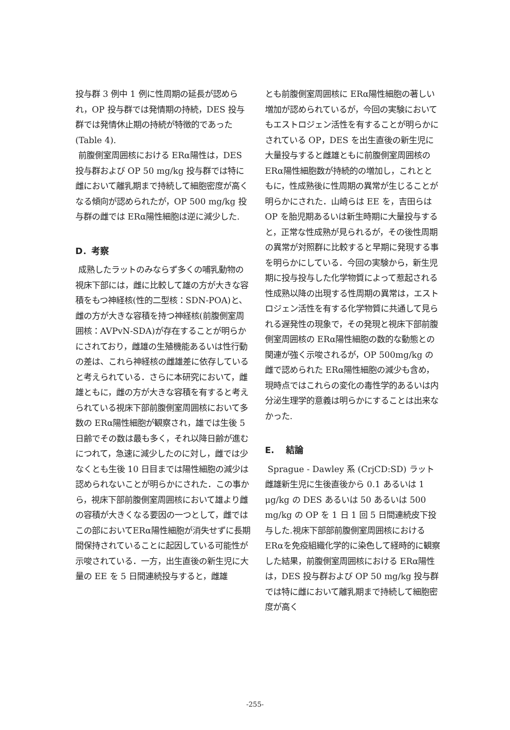投与群 3 例中 1 例に性周期の延長が認められ，OP 投与群では発情期の持続，DES 投与群では発情休止期の持続が特徴的であった(Table 4).
前腹側室周囲核における ERα陽性は，DES 投与群および OP 50 mg/kg 投与群では特に雌において離乳期まで持続して細胞密度が高くなる傾向が認められたが，OP 500 mg/kg 投与群の雌では ERα陽性細胞は逆に減少した.
D．考察
成熟したラットのみならず多くの哺乳動物の視床下部には，雌に比較して雄の方が大きな容積をもつ神経核(性的二型核：SDN-POA)と、雌の方が大きな容積を持つ神経核(前腹側室周囲核：AVPvN-SDA)が存在することが明らかにされており，雌雄の生殖機能あるいは性行動の差は、これら神経核の雌雄差に依存していると考えられている．さらに本研究において，雌雄ともに，雌の方が大きな容積を有すると考えられている視床下部前腹側室周囲核において多数の ERα陽性細胞が観察され，雄では生後 5 日齢でその数は最も多く，それ以降日齢が進むにつれて，急速に減少したのに対し，雌では少なくとも生後 10 日目までは陽性細胞の減少は認められないことが明らかにされた．この事から，視床下部前腹側室周囲核において雄より雌の容積が大きくなる要因の一つとして，雌ではこの部においてERα陽性細胞が消失せずに長期間保持されていることに起因している可能性が示唆されている．一方，出生直後の新生児に大量の EE を 5 日間連続投与すると，雌雄
とも前腹側室周囲核に ERα陽性細胞の著しい増加が認められているが，今回の実験においてもエストロジェン活性を有することが明らかにされている OP，DES を出生直後の新生児に大量投与すると雌雄ともに前腹側室周囲核の ERα陽性細胞数が持続的の増加し，これとともに，性成熟後に性周期の異常が生じることが明らかにされた．山崎らは EE を，吉田らは OP を胎児期あるいは新生時期に大量投与すると，正常な性成熟が見られるが，その後性周期の異常が対照群に比較すると早期に発現する事を明らかにしている．今回の実験から，新生児期に投与投与した化学物質によって惹起される性成熟以降の出現する性周期の異常は，エストロジェン活性を有する化学物質に共通して見られる遅発性の現象で，その発現と視床下部前腹側室周囲核の ERα陽性細胞の数的な動態との関連が強く示唆されるが，OP 500mg/kg の雌で認められた ERα陽性細胞の減少も含め，現時点ではこれらの変化の毒性学的あるいは内分泌生理学的意義は明らかにすることは出来なかった.
E.　 結論
Sprague - Dawley 系 (CrjCD:SD) ラット雌雄新生児に生後直後から 0.1 あるいは 1 μg/kg の DES あるいは 50 あるいは 500 mg/kg の OP を 1 日 1 回 5 日間連続皮下投与した.視床下部部前腹側室周囲核における ERαを免疫組織化学的に染色して経時的に観察した結果，前腹側室周囲核における ERα陽性は，DES 投与群および OP 50 mg/kg 投与群では特に雌において離乳期まで持続して細胞密度が高く
-255-